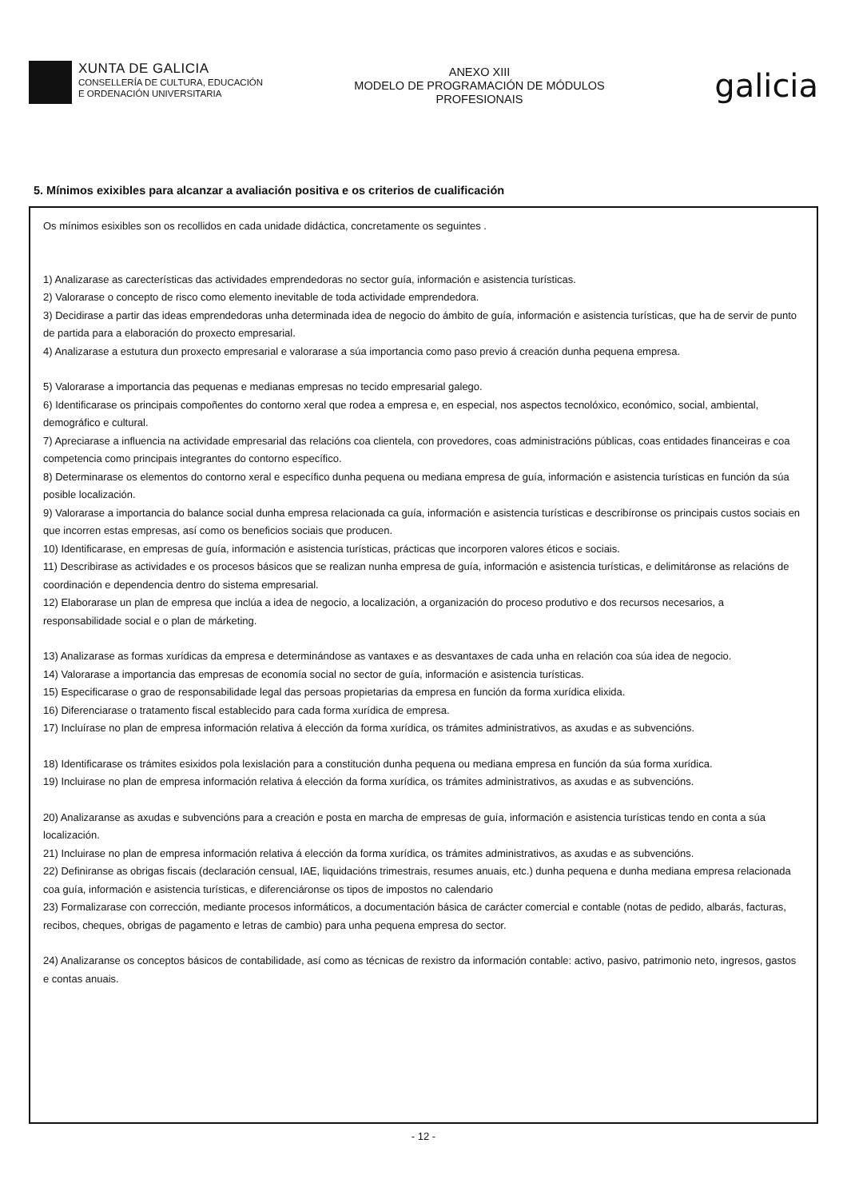XUNTA DE GALICIA
CONSELLERÍA DE CULTURA, EDUCACIÓN
E ORDENACIÓN UNIVERSITARIA
ANEXO XIII
MODELO DE PROGRAMACIÓN DE MÓDULOS
PROFESIONAIS
galicia
5. Mínimos exixibles para alcanzar a avaliación positiva e os criterios de cualificación
Os mínimos esixibles son os recollidos en cada unidade didáctica, concretamente os seguintes .
1) Analizarase as carecterísticas das actividades emprendedoras no sector guía, información e asistencia turísticas.
2) Valorarase o concepto de risco como elemento inevitable de toda actividade emprendedora.
3) Decidirase a partir das ideas emprendedoras unha determinada idea de negocio do ámbito de guía, información e asistencia turísticas, que ha de servir de punto de partida para a elaboración do proxecto empresarial.
4) Analizarase a estutura dun proxecto empresarial e valorarase a súa importancia como paso previo á creación dunha pequena empresa.
5) Valorarase a importancia das pequenas e medianas empresas no tecido empresarial galego.
6) Identificarase os principais compoñentes do contorno xeral que rodea a empresa e, en especial, nos aspectos tecnolóxico, económico, social, ambiental, demográfico e cultural.
7) Apreciarase a influencia na actividade empresarial das relacións coa clientela, con provedores, coas administracións públicas, coas entidades financeiras e coa competencia como principais integrantes do contorno específico.
8) Determinarase os elementos do contorno xeral e específico dunha pequena ou mediana empresa de guía, información e asistencia turísticas en función da súa posible localización.
9) Valorarase a importancia do balance social dunha empresa relacionada ca guía, información e asistencia turísticas e describíronse os principais custos sociais en que incorren estas empresas, así como os beneficios sociais que producen.
10) Identificarase, en empresas de guía, información e asistencia turísticas, prácticas que incorporen valores éticos e sociais.
11) Describirase as actividades e os procesos básicos que se realizan nunha empresa de guía, información e asistencia turísticas, e delimitáronse as relacións de coordinación e dependencia dentro do sistema empresarial.
12) Elaborarase un plan de empresa que inclúa a idea de negocio, a localización, a organización do proceso produtivo e dos recursos necesarios, a responsabilidade social e o plan de márketing.
13) Analizarase as formas xurídicas da empresa e determinándose as vantaxes e as desvantaxes de cada unha en relación coa súa idea de negocio.
14) Valorarase a importancia das empresas de economía social no sector de guía, información e asistencia turísticas.
15) Especificarase o grao de responsabilidade legal das persoas propietarias da empresa en función da forma xurídica elixida.
16) Diferenciarase o tratamento fiscal establecido para cada forma xurídica de empresa.
17) Incluírase no plan de empresa información relativa á elección da forma xurídica, os trámites administrativos, as axudas e as subvencións.
18) Identificarase os trámites esixidos pola lexislación para a constitución dunha pequena ou mediana empresa en función da súa forma xurídica.
19) Incluirase no plan de empresa información relativa á elección da forma xurídica, os trámites administrativos, as axudas e as subvencións.
20) Analizaranse as axudas e subvencións para a creación e posta en marcha de empresas de guía, información e asistencia turísticas tendo en conta a súa localización.
21) Incluirase no plan de empresa información relativa á elección da forma xurídica, os trámites administrativos, as axudas e as subvencións.
22) Definiranse as obrigas fiscais (declaración censual, IAE, liquidacións trimestrais, resumes anuais, etc.) dunha pequena e dunha mediana empresa relacionada coa guía, información e asistencia turísticas, e diferenciáronse os tipos de impostos no calendario
23) Formalizarase con corrección, mediante procesos informáticos, a documentación básica de carácter comercial e contable (notas de pedido, albarás, facturas, recibos, cheques, obrigas de pagamento e letras de cambio) para unha pequena empresa do sector.
24) Analizaranse os conceptos básicos de contabilidade, así como as técnicas de rexistro da información contable: activo, pasivo, patrimonio neto, ingresos, gastos e contas anuais.
- 12 -